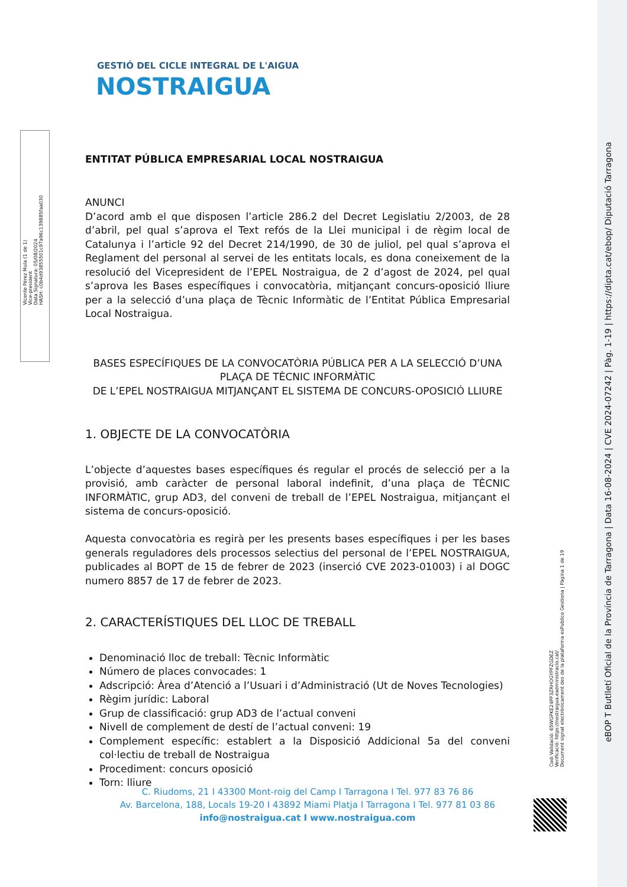Vicente Pérez Mula (1 de 1)
Vice-president
Data Signatura: 05/08/2024
HASH: c0b4d93855501c97a96c139885faa030
eBOP T Butlletí Oficial de la Província de Tarragona | Data 16-08-2024 | CVE 2024-07242 | Pàg. 1-19 | https://dipta.cat/ebop/ Diputació Tarragona
Codi Validació: 65WGPKE24PP3ZRHOGYPFZGDEZ
Verificació: https://nostraigua.eadministracio.cat/
Document signat electrònicament des de la plataforma esPublico Gestiona | Pàgina 1 de 19
GESTIÓ DEL CICLE INTEGRAL DE L'AIGUA
NOSTRAIGUA
ENTITAT PÚBLICA EMPRESARIAL LOCAL NOSTRAIGUA
ANUNCI
D’acord amb el que disposen l’article 286.2 del Decret Legislatiu 2/2003, de 28 d’abril, pel qual s’aprova el Text refós de la Llei municipal i de règim local de Catalunya i l’article 92 del Decret 214/1990, de 30 de juliol, pel qual s’aprova el Reglament del personal al servei de les entitats locals, es dona coneixement de la resolució del Vicepresident de l’EPEL Nostraigua, de 2 d’agost de 2024, pel qual s’aprova les Bases específiques i convocatòria, mitjançant concurs-oposició lliure per a la selecció d’una plaça de Tècnic Informàtic de l’Entitat Pública Empresarial Local Nostraigua.
BASES ESPECÍFIQUES DE LA CONVOCATÒRIA PÚBLICA PER A LA SELECCIÓ D’UNA PLAÇA DE TÈCNIC INFORMÀTIC
DE L’EPEL NOSTRAIGUA MITJANÇANT EL SISTEMA DE CONCURS-OPOSICIÓ LLIURE
1. OBJECTE DE LA CONVOCATÒRIA
L’objecte d’aquestes bases específiques és regular el procés de selecció per a la provisió, amb caràcter de personal laboral indefinit, d’una plaça de TÈCNIC INFORMÀTIC, grup AD3, del conveni de treball de l’EPEL Nostraigua, mitjançant el sistema de concurs-oposició.
Aquesta convocatòria es regirà per les presents bases específiques i per les bases generals reguladores dels processos selectius del personal de l’EPEL NOSTRAIGUA, publicades al BOPT de 15 de febrer de 2023 (inserció CVE 2023-01003) i al DOGC numero 8857 de 17 de febrer de 2023.
2. CARACTERÍSTIQUES DEL LLOC DE TREBALL
Denominació lloc de treball: Tècnic Informàtic
Número de places convocades: 1
Adscripció: Àrea d’Atenció a l’Usuari i d’Administració (Ut de Noves Tecnologies)
Règim jurídic: Laboral
Grup de classificació: grup AD3 de l’actual conveni
Nivell de complement de destí de l’actual conveni: 19
Complement específic: establert a la Disposició Addicional 5a del conveni col·lectiu de treball de Nostraigua
Procediment: concurs oposició
Torn: lliure
C. Riudoms, 21 I 43300 Mont-roig del Camp I Tarragona I Tel. 977 83 76 86
Av. Barcelona, 188, Locals 19-20 I 43892 Miami Platja I Tarragona I Tel. 977 81 03 86
info@nostraigua.cat I www.nostraigua.com